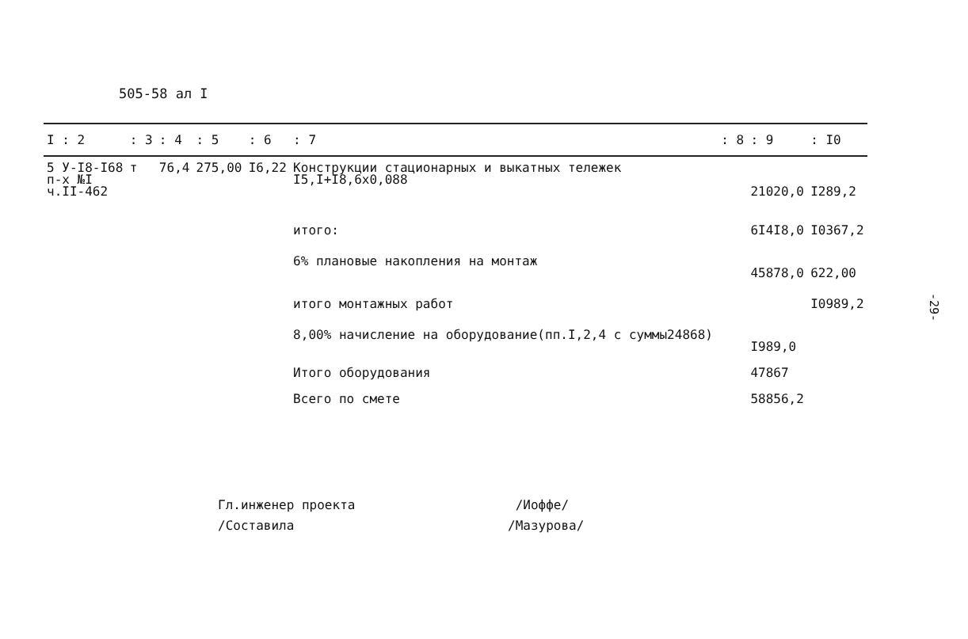505-58 ал I
| I : 2 | : 3 | : 4 | : 5 | : 6 | : 7 | : 8 | : 9 | : I0 |
| --- | --- | --- | --- | --- | --- | --- | --- | --- |
| 5 У-I8-I68 п-х №I ч.II-462 | т | 76,4 | 275,00 | I6,22 | Конструкции стационарных и выкатных тележек I5,I+I8,6x0,088 | | 21020,0 | I289,2 |
| | | | | | итого: | | 6I4I8,0 | I0367,2 |
| | | | | | 6% плановые накопления на монтаж | | 45878,0 | 622,00 |
| | | | | | итого монтажных работ | | | I0989,2 |
| | | | | | 8,00% начисление на оборудование(пп.I,2,4 с суммы24868) | | I989,0 | |
| | | | | | Итого оборудования | | 47867 | |
| | | | | | Всего по смете | | 58856,2 | |
-29-
Гл.инженер проекта /Иоффе/
/Составила /Мазурова/